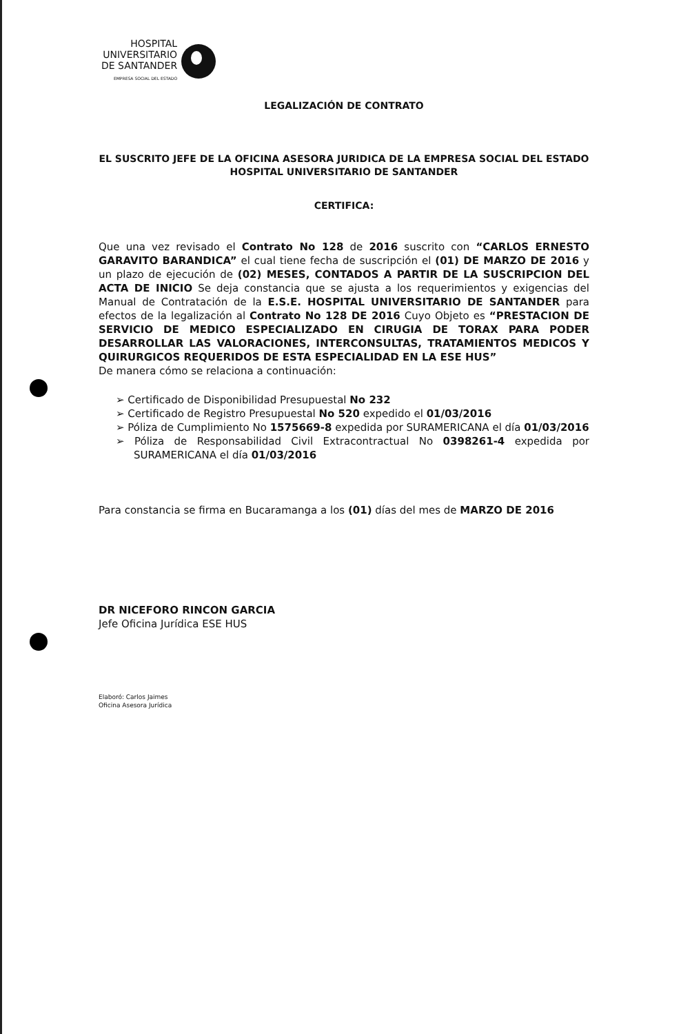HOSPITAL
UNIVERSITARIO
DE SANTANDER
EMPRESA SOCIAL DEL ESTADO
LEGALIZACIÓN DE CONTRATO
EL SUSCRITO JEFE DE LA OFICINA ASESORA JURIDICA DE LA EMPRESA SOCIAL DEL ESTADO HOSPITAL UNIVERSITARIO DE SANTANDER
CERTIFICA:
Que una vez revisado el Contrato No 128 de 2016 suscrito con “CARLOS ERNESTO GARAVITO BARANDICA” el cual tiene fecha de suscripción el (01) DE MARZO DE 2016 y un plazo de ejecución de (02) MESES, CONTADOS A PARTIR DE LA SUSCRIPCION DEL ACTA DE INICIO Se deja constancia que se ajusta a los requerimientos y exigencias del Manual de Contratación de la E.S.E. HOSPITAL UNIVERSITARIO DE SANTANDER para efectos de la legalización al Contrato No 128 DE 2016 Cuyo Objeto es “PRESTACION DE SERVICIO DE MEDICO ESPECIALIZADO EN CIRUGIA DE TORAX PARA PODER DESARROLLAR LAS VALORACIONES, INTERCONSULTAS, TRATAMIENTOS MEDICOS Y QUIRURGICOS REQUERIDOS DE ESTA ESPECIALIDAD EN LA ESE HUS”
De manera cómo se relaciona a continuación:
➢ Certificado de Disponibilidad Presupuestal No 232
➢ Certificado de Registro Presupuestal No 520 expedido el 01/03/2016
➢ Póliza de Cumplimiento No 1575669-8 expedida por SURAMERICANA el día 01/03/2016
➢ Póliza de Responsabilidad Civil Extracontractual No 0398261-4 expedida por SURAMERICANA el día 01/03/2016
Para constancia se firma en Bucaramanga a los (01) días del mes de MARZO DE 2016
DR NICEFORO RINCON GARCIA
Jefe Oficina Jurídica ESE HUS
Elaboró: Carlos Jaimes
Oficina Asesora Jurídica